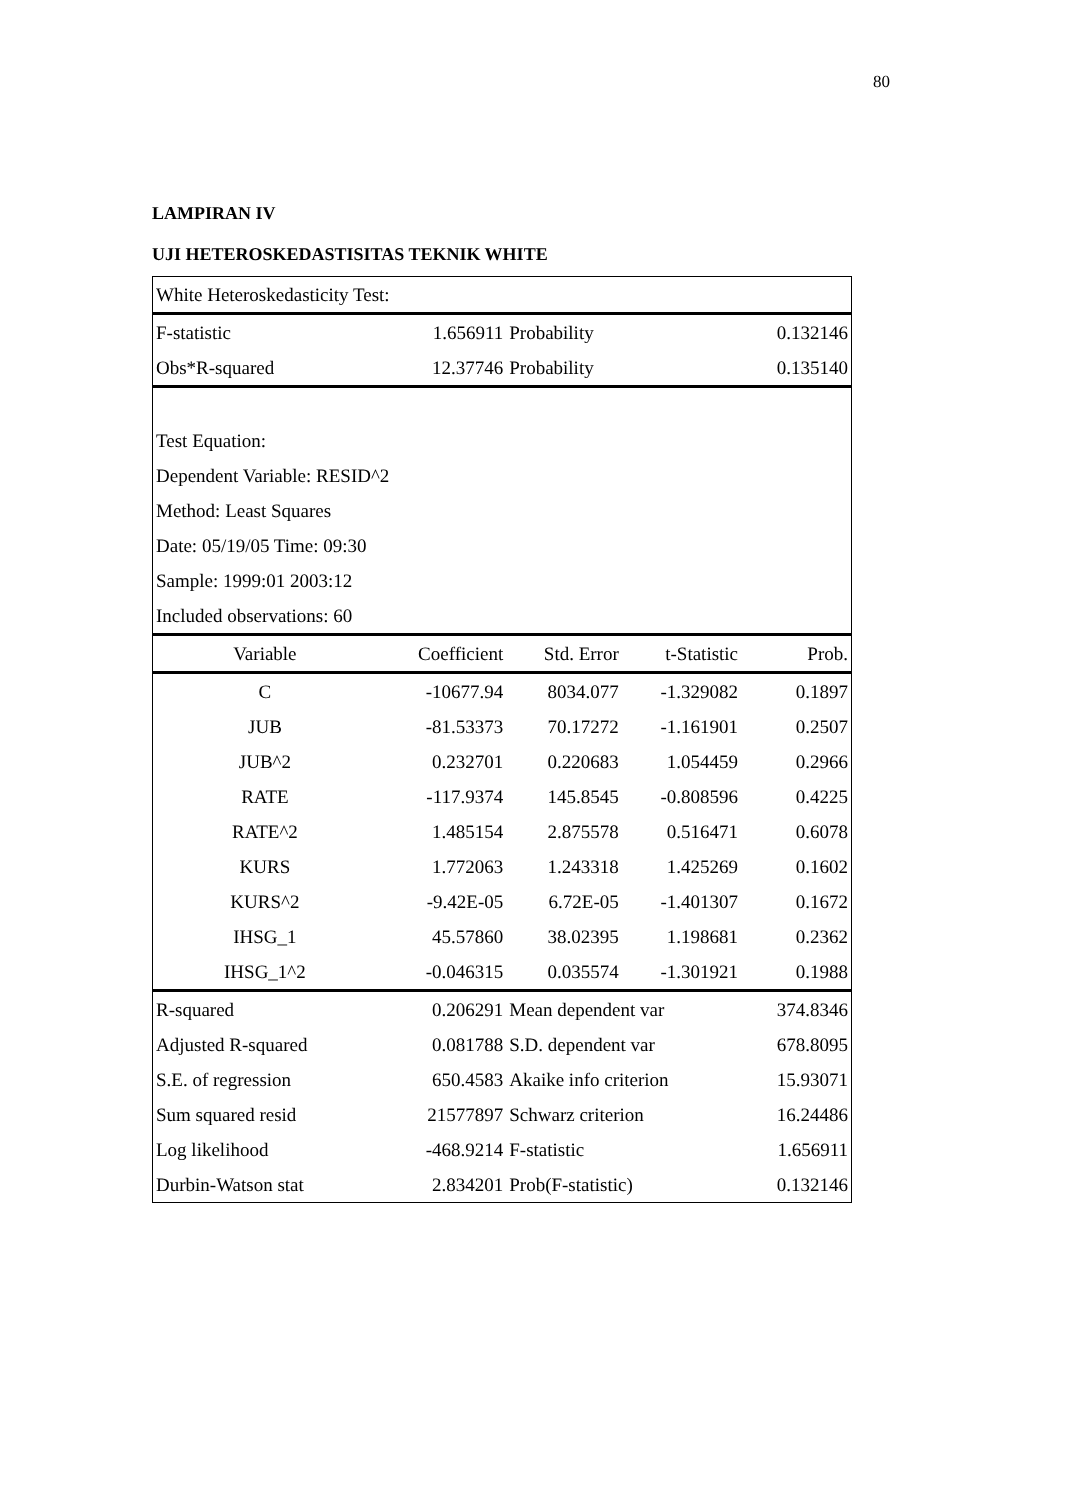80
LAMPIRAN IV
UJI HETEROSKEDASTISITAS TEKNIK WHITE
| White Heteroskedasticity Test: | | | | |
| F-statistic | 1.656911 | Probability | | 0.132146 |
| Obs*R-squared | 12.37746 | Probability | | 0.135140 |
| Test Equation: | | | | |
| Dependent Variable: RESID^2 | | | | |
| Method: Least Squares | | | | |
| Date: 05/19/05 Time: 09:30 | | | | |
| Sample: 1999:01 2003:12 | | | | |
| Included observations: 60 | | | | |
| Variable | Coefficient | Std. Error | t-Statistic | Prob. |
| C | -10677.94 | 8034.077 | -1.329082 | 0.1897 |
| JUB | -81.53373 | 70.17272 | -1.161901 | 0.2507 |
| JUB^2 | 0.232701 | 0.220683 | 1.054459 | 0.2966 |
| RATE | -117.9374 | 145.8545 | -0.808596 | 0.4225 |
| RATE^2 | 1.485154 | 2.875578 | 0.516471 | 0.6078 |
| KURS | 1.772063 | 1.243318 | 1.425269 | 0.1602 |
| KURS^2 | -9.42E-05 | 6.72E-05 | -1.401307 | 0.1672 |
| IHSG_1 | 45.57860 | 38.02395 | 1.198681 | 0.2362 |
| IHSG_1^2 | -0.046315 | 0.035574 | -1.301921 | 0.1988 |
| R-squared | 0.206291 | Mean dependent var | | 374.8346 |
| Adjusted R-squared | 0.081788 | S.D. dependent var | | 678.8095 |
| S.E. of regression | 650.4583 | Akaike info criterion | | 15.93071 |
| Sum squared resid | 21577897 | Schwarz criterion | | 16.24486 |
| Log likelihood | -468.9214 | F-statistic | | 1.656911 |
| Durbin-Watson stat | 2.834201 | Prob(F-statistic) | | 0.132146 |